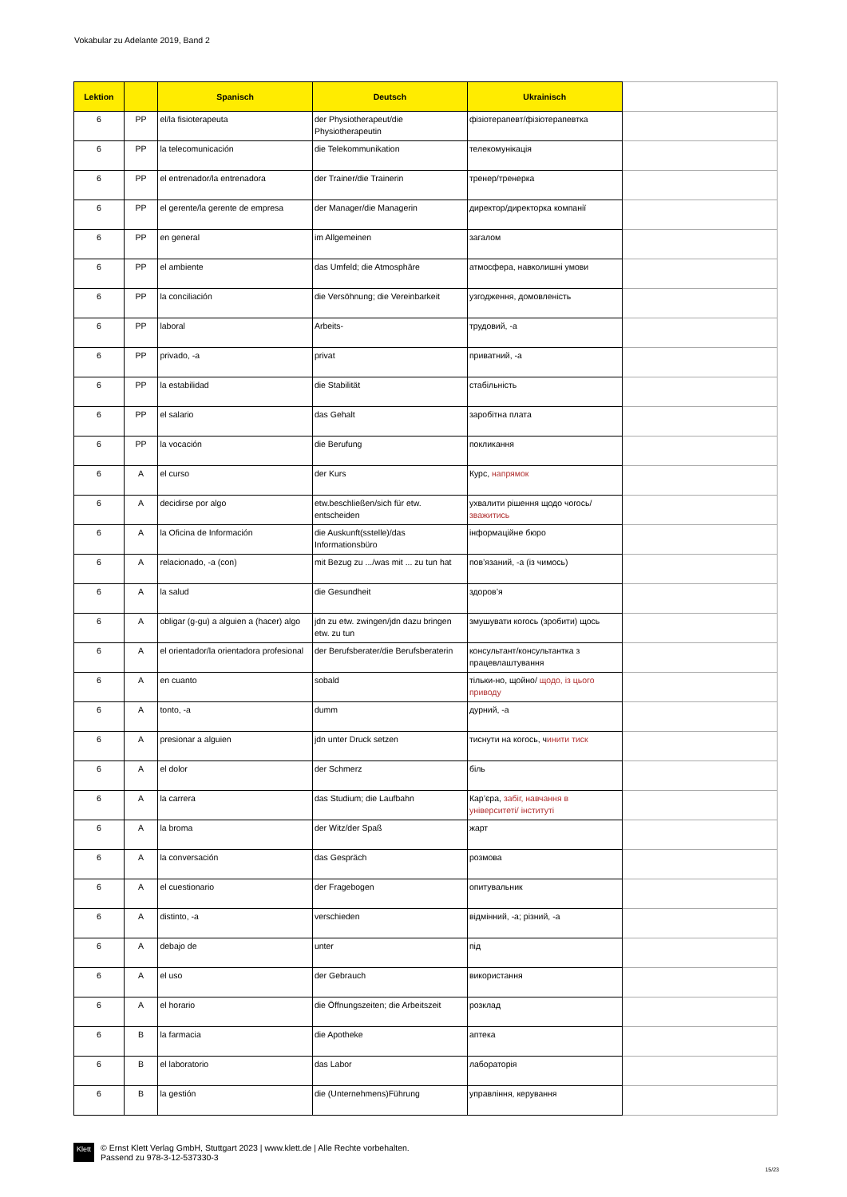Vokabular zu Adelante 2019, Band 2
| Lektion | | Spanisch | Deutsch | Ukrainisch | |
| --- | --- | --- | --- | --- | --- |
| 6 | PP | el/la fisioterapeuta | der Physiotherapeut/die Physiotherapeutin | фізіотерапевт/фізіотерапевтка | |
| 6 | PP | la telecomunicación | die Telekommunikation | телекомунікація | |
| 6 | PP | el entrenador/la entrenadora | der Trainer/die Trainerin | тренер/тренерка | |
| 6 | PP | el gerente/la gerente de empresa | der Manager/die Managerin | директор/директорка компанії | |
| 6 | PP | en general | im Allgemeinen | загалом | |
| 6 | PP | el ambiente | das Umfeld; die Atmosphäre | атмосфера, навколишні умови | |
| 6 | PP | la conciliación | die Versöhnung; die Vereinbarkeit | узгодження, домовленість | |
| 6 | PP | laboral | Arbeits- | трудовий, -а | |
| 6 | PP | privado, -a | privat | приватний, -а | |
| 6 | PP | la estabilidad | die Stabilität | стабільність | |
| 6 | PP | el salario | das Gehalt | заробітна плата | |
| 6 | PP | la vocación | die Berufung | покликання | |
| 6 | A | el curso | der Kurs | Курс, напрямок | |
| 6 | A | decidirse por algo | etw.beschließen/sich für etw. entscheiden | ухвалити рішення щодо чогось/ зважитись | |
| 6 | A | la Oficina de Información | die Auskunft(sstelle)/das Informationsbüro | інформаційне бюро | |
| 6 | A | relacionado, -a (con) | mit Bezug zu .../was mit ... zu tun hat | пов’язаний, -а (із чимось) | |
| 6 | A | la salud | die Gesundheit | здоров’я | |
| 6 | A | obligar (g-gu) a alguien a (hacer) algo | jdn zu etw. zwingen/jdn dazu bringen etw. zu tun | змушувати когось (зробити) щось | |
| 6 | A | el orientador/la orientadora profesional | der Berufsberater/die Berufsberaterin | консультант/консультантка з працевлаштування | |
| 6 | A | en cuanto | sobald | тільки-но, щойно/ щодо, із цього приводу | |
| 6 | A | tonto, -a | dumm | дурний, -а | |
| 6 | A | presionar a alguien | jdn unter Druck setzen | тиснути на когось, ч инити тиск | |
| 6 | A | el dolor | der Schmerz | біль | |
| 6 | A | la carrera | das Studium; die Laufbahn | Кар’єра, забіг, навчання в університеті/ інституті | |
| 6 | A | la broma | der Witz/der Spaß | жарт | |
| 6 | A | la conversación | das Gespräch | розмова | |
| 6 | A | el cuestionario | der Fragebogen | опитувальник | |
| 6 | A | distinto, -a | verschieden | відмінний, -а; різний, -а | |
| 6 | A | debajo de | unter | під | |
| 6 | A | el uso | der Gebrauch | використання | |
| 6 | A | el horario | die Öffnungszeiten; die Arbeitszeit | розклад | |
| 6 | B | la farmacia | die Apotheke | аптека | |
| 6 | B | el laboratorio | das Labor | лабораторія | |
| 6 | B | la gestión | die (Unternehmens)Führung | управління, керування | |
Klett
© Ernst Klett Verlag GmbH, Stuttgart 2023 | www.klett.de | Alle Rechte vorbehalten.
Passend zu 978-3-12-537330-3
15/23